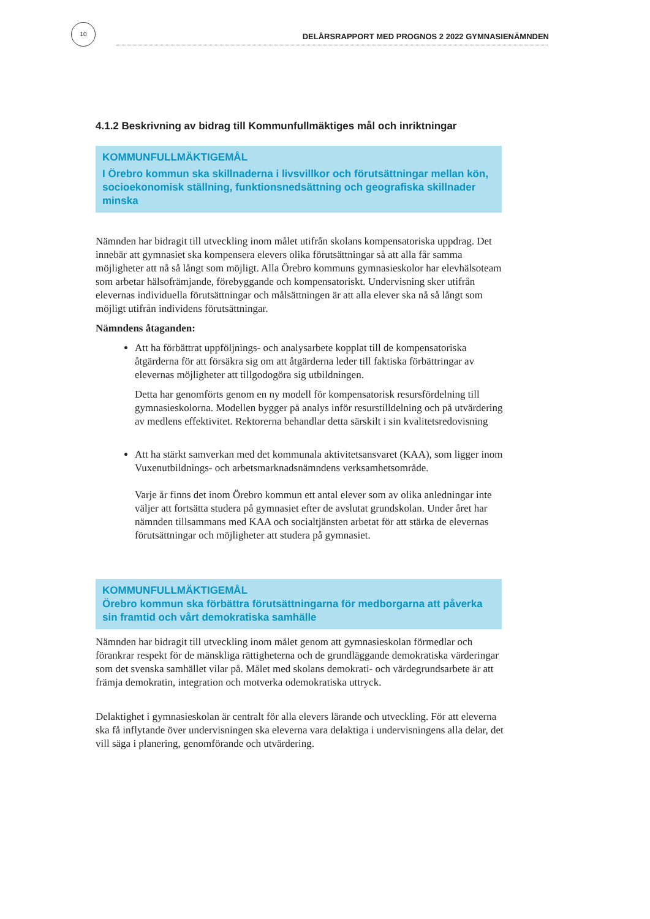10
DELÅRSRAPPORT MED PROGNOS 2 2022 GYMNASIENÄMNDEN
4.1.2 Beskrivning av bidrag till Kommunfullmäktiges mål och inriktningar
KOMMUNFULLMÄKTIGEMÅL
I Örebro kommun ska skillnaderna i livsvillkor och förutsättningar mellan kön, socioekonomisk ställning, funktionsnedsättning och geografiska skillnader minska
Nämnden har bidragit till utveckling inom målet utifrån skolans kompensatoriska uppdrag. Det innebär att gymnasiet ska kompensera elevers olika förutsättningar så att alla får samma möjligheter att nå så långt som möjligt. Alla Örebro kommuns gymnasieskolor har elevhälsoteam som arbetar hälsofrämjande, förebyggande och kompensatoriskt. Undervisning sker utifrån elevernas individuella förutsättningar och målsättningen är att alla elever ska nå så långt som möjligt utifrån individens förutsättningar.
Nämndens åtaganden:
Att ha förbättrat uppföljnings- och analysarbete kopplat till de kompensatoriska åtgärderna för att försäkra sig om att åtgärderna leder till faktiska förbättringar av elevernas möjligheter att tillgodogöra sig utbildningen.
Detta har genomförts genom en ny modell för kompensatorisk resursfördelning till gymnasieskolorna. Modellen bygger på analys inför resurstilldelning och på utvärdering av medlens effektivitet. Rektorerna behandlar detta särskilt i sin kvalitetsredovisning
Att ha stärkt samverkan med det kommunala aktivitetsansvaret (KAA), som ligger inom Vuxenutbildnings- och arbetsmarknadsnämndens verksamhetsområde.
Varje år finns det inom Örebro kommun ett antal elever som av olika anledningar inte väljer att fortsätta studera på gymnasiet efter de avslutat grundskolan. Under året har nämnden tillsammans med KAA och socialtjänsten arbetat för att stärka de elevernas förutsättningar och möjligheter att studera på gymnasiet.
KOMMUNFULLMÄKTIGEMÅL
Örebro kommun ska förbättra förutsättningarna för medborgarna att påverka sin framtid och vårt demokratiska samhälle
Nämnden har bidragit till utveckling inom målet genom att gymnasieskolan förmedlar och förankrar respekt för de mänskliga rättigheterna och de grundläggande demokratiska värderingar som det svenska samhället vilar på. Målet med skolans demokrati- och värdegrundsarbete är att främja demokratin, integration och motverka odemokratiska uttryck.
Delaktighet i gymnasieskolan är centralt för alla elevers lärande och utveckling. För att eleverna ska få inflytande över undervisningen ska eleverna vara delaktiga i undervisningens alla delar, det vill säga i planering, genomförande och utvärdering.